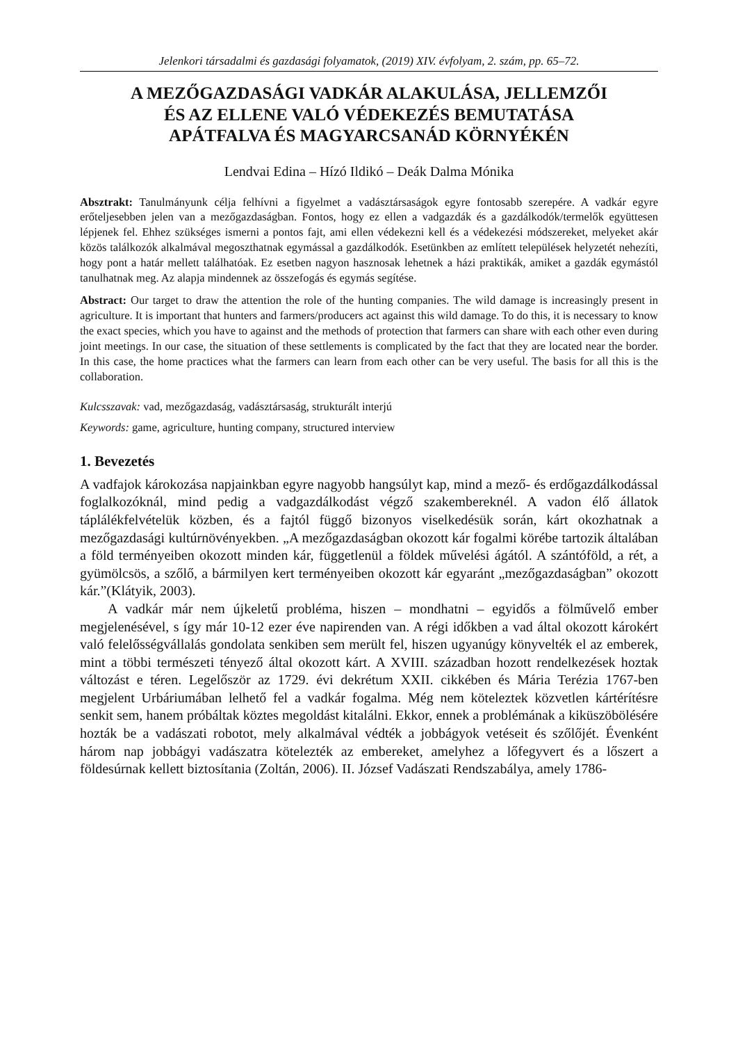Jelenkori társadalmi és gazdasági folyamatok, (2019) XIV. évfolyam, 2. szám, pp. 65–72.
A MEZŐGAZDASÁGI VADKÁR ALAKULÁSA, JELLEMZŐI
ÉS AZ ELLENE VALÓ VÉDEKEZÉS BEMUTATÁSA
APÁTFALVA ÉS MAGYARCSANÁD KÖRNYÉKÉN
Lendvai Edina – Hízó Ildikó – Deák Dalma Mónika
Absztrakt: Tanulmányunk célja felhívni a figyelmet a vadásztársaságok egyre fontosabb szerepére. A vadkár egyre erőteljesebben jelen van a mezőgazdaságban. Fontos, hogy ez ellen a vadgazdák és a gazdálkodók/termelők együttesen lépjenek fel. Ehhez szükséges ismerni a pontos fajt, ami ellen védekezni kell és a védekezési módszereket, melyeket akár közös találkozók alkalmával megoszthatnak egymással a gazdálkodók. Esetünkben az említett települések helyzetét nehezíti, hogy pont a határ mellett találhatóak. Ez esetben nagyon hasznosak lehetnek a házi praktikák, amiket a gazdák egymástól tanulhatnak meg. Az alapja mindennek az összefogás és egymás segítése.
Abstract: Our target to draw the attention the role of the hunting companies. The wild damage is increasingly present in agriculture. It is important that hunters and farmers/producers act against this wild damage. To do this, it is necessary to know the exact species, which you have to against and the methods of protection that farmers can share with each other even during joint meetings. In our case, the situation of these settlements is complicated by the fact that they are located near the border. In this case, the home practices what the farmers can learn from each other can be very useful. The basis for all this is the collaboration.
Kulcsszavak: vad, mezőgazdaság, vadásztársaság, strukturált interjú
Keywords: game, agriculture, hunting company, structured interview
1. Bevezetés
A vadfajok károkozása napjainkban egyre nagyobb hangsúlyt kap, mind a mező- és erdőgazdálkodással foglalkozóknál, mind pedig a vadgazdálkodást végző szakembereknél. A vadon élő állatok táplálékfelvételük közben, és a fajtól függő bizonyos viselkedésük során, kárt okozhatnak a mezőgazdasági kultúrnövényekben. „A mezőgazdaságban okozott kár fogalmi körébe tartozik általában a föld terményeiben okozott minden kár, függetlenül a földek művelési ágától. A szántóföld, a rét, a gyümölcsös, a szőlő, a bármilyen kert terményeiben okozott kár egyaránt „mezőgazdaságban” okozott kár.”(Klátyik, 2003).
A vadkár már nem újkeletű probléma, hiszen – mondhatni – egyidős a fölművelő ember megjelenésével, s így már 10-12 ezer éve napirenden van. A régi időkben a vad által okozott károkért való felelősségvállalás gondolata senkiben sem merült fel, hiszen ugyanúgy könyvelték el az emberek, mint a többi természeti tényező által okozott kárt. A XVIII. században hozott rendelkezések hoztak változást e téren. Legelőször az 1729. évi dekrétum XXII. cikkében és Mária Terézia 1767-ben megjelent Urbáriumában lelhető fel a vadkár fogalma. Még nem köteleztek közvetlen kártérítésre senkit sem, hanem próbáltak köztes megoldást kitalálni. Ekkor, ennek a problémának a kiküszöbölésére hozták be a vadászati robotot, mely alkalmával védték a jobbágyok vetéseit és szőlőjét. Évenként három nap jobbágyi vadászatra kötelezték az embereket, amelyhez a lőfegyvert és a lőszert a földesúrnak kellett biztosítania (Zoltán, 2006). II. József Vadászati Rendszabálya, amely 1786-